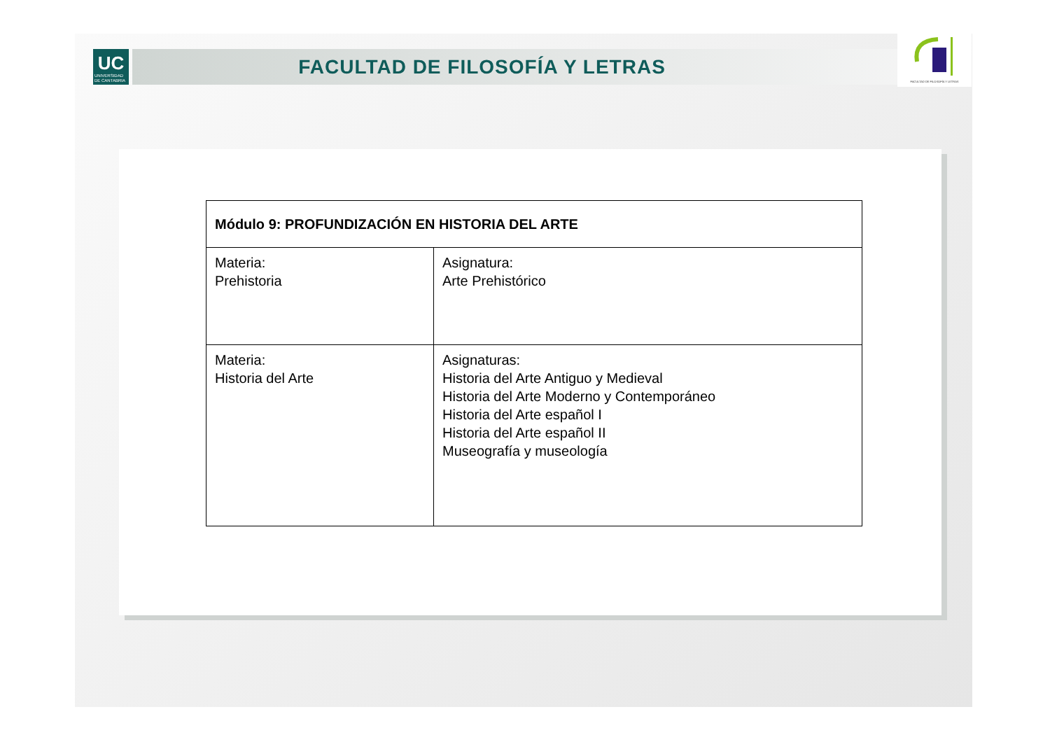UC
UNIVERSIDAD
DE CANTABRIA
FACULTAD DE FILOSOFÍA Y LETRAS
FACULTAD DE FILOSOFÍA Y LETRAS
| Módulo 9: PROFUNDIZACIÓN EN HISTORIA DEL ARTE | |
| --- | --- |
| Materia: Prehistoria | Asignatura: Arte Prehistórico |
| Materia: Historia del Arte | Asignaturas: Historia del Arte Antiguo y Medieval Historia del Arte Moderno y Contemporáneo Historia del Arte español I Historia del Arte español II Museografía y museología |